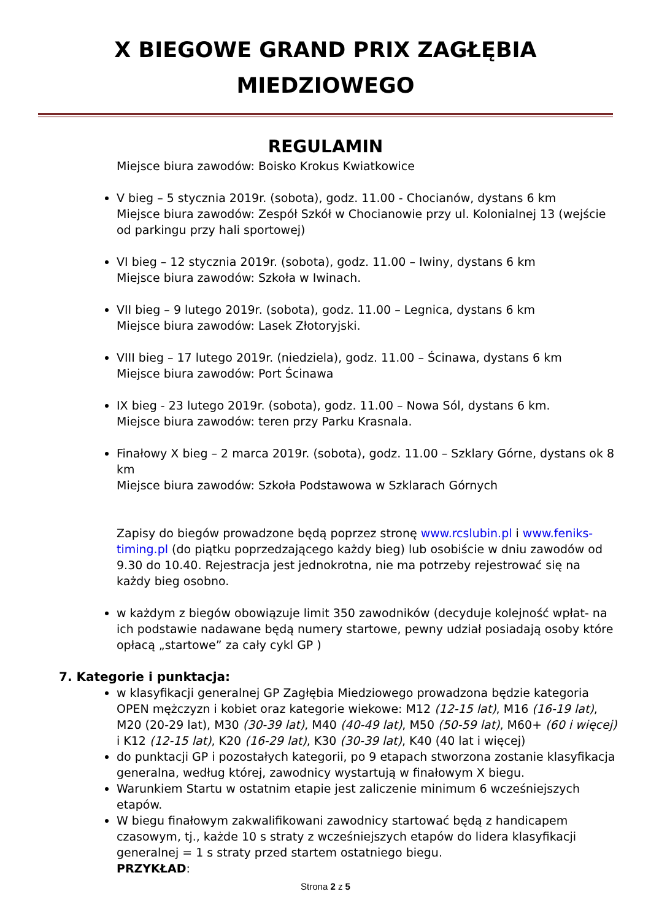X BIEGOWE GRAND PRIX ZAGŁĘBIA
MIEDZIOWEGO
REGULAMIN
Miejsce biura zawodów: Boisko Krokus Kwiatkowice
V bieg – 5 stycznia 2019r. (sobota), godz. 11.00 - Chocianów, dystans 6 km
Miejsce biura zawodów: Zespół Szkół w Chocianowie przy ul. Kolonialnej 13 (wejście od parkingu przy hali sportowej)
VI bieg – 12 stycznia 2019r. (sobota), godz. 11.00 – Iwiny, dystans 6 km
Miejsce biura zawodów: Szkoła w Iwinach.
VII bieg – 9 lutego 2019r. (sobota), godz. 11.00 – Legnica, dystans 6 km
Miejsce biura zawodów: Lasek Złotoryjski.
VIII bieg – 17 lutego 2019r. (niedziela), godz. 11.00 – Ścinawa, dystans 6 km
Miejsce biura zawodów: Port Ścinawa
IX bieg - 23 lutego 2019r. (sobota), godz. 11.00 – Nowa Sól, dystans 6 km.
Miejsce biura zawodów: teren przy Parku Krasnala.
Finałowy X bieg – 2 marca 2019r. (sobota), godz. 11.00 – Szklary Górne, dystans ok 8 km
Miejsce biura zawodów: Szkoła Podstawowa w Szklarach Górnych
Zapisy do biegów prowadzone będą poprzez stronę www.rcslubin.pl i www.feniks-timing.pl (do piątku poprzedzającego każdy bieg) lub osobiście w dniu zawodów od 9.30 do 10.40. Rejestracja jest jednokrotna, nie ma potrzeby rejestrować się na każdy bieg osobno.
w każdym z biegów obowiązuje limit 350 zawodników (decyduje kolejność wpłat- na ich podstawie nadawane będą numery startowe, pewny udział posiadają osoby które opłacą „startowe” za cały cykl GP )
7. Kategorie i punktacja:
w klasyfikacji generalnej GP Zagłębia Miedziowego prowadzona będzie kategoria OPEN mężczyzn i kobiet oraz kategorie wiekowe: M12 (12-15 lat), M16 (16-19 lat), M20 (20-29 lat), M30 (30-39 lat), M40 (40-49 lat), M50 (50-59 lat), M60+ (60 i więcej) i K12 (12-15 lat), K20 (16-29 lat), K30 (30-39 lat), K40 (40 lat i więcej)
do punktacji GP i pozostałych kategorii, po 9 etapach stworzona zostanie klasyfikacja generalna, według której, zawodnicy wystartują w finałowym X biegu.
Warunkiem Startu w ostatnim etapie jest zaliczenie minimum 6 wcześniejszych etapów.
W biegu finałowym zakwalifikowani zawodnicy startować będą z handicapem czasowym, tj., każde 10 s straty z wcześniejszych etapów do lidera klasyfikacji generalnej = 1 s straty przed startem ostatniego biegu.
PRZYKŁAD:
Strona 2 z 5